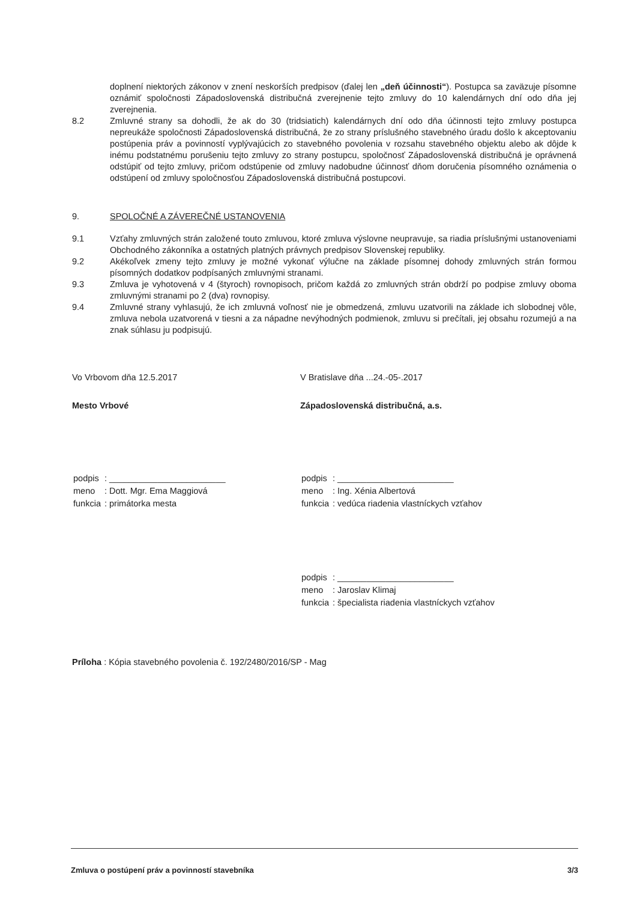doplnení niektorých zákonov v znení neskorších predpisov (ďalej len „deň účinnosti“). Postupca sa zaväzuje písomne oznámiť spoločnosti Západoslovenská distribučná zverejnenie tejto zmluvy do 10 kalendárnych dní odo dňa jej zverejnenia.
8.2 Zmluvné strany sa dohodli, že ak do 30 (tridsiatich) kalendárnych dní odo dňa účinnosti tejto zmluvy postupca nepreukáže spoločnosti Západoslovenská distribučná, že zo strany príslušného stavebného úradu došlo k akceptovaniu postúpenia práv a povinností vyplývajúcich zo stavebného povolenia v rozsahu stavebného objektu alebo ak dôjde k inému podstatnému porušeniu tejto zmluvy zo strany postupcu, spoločnosť Západoslovenská distribučná je oprávnená odstúpiť od tejto zmluvy, pričom odstúpenie od zmluvy nadobudne účinnosť dňom doručenia písomného oznámenia o odstúpení od zmluvy spoločnosťou Západoslovenská distribučná postupcovi.
9. SPOLOČNÉ A ZÁVEREČNÉ USTANOVENIA
9.1 Vzťahy zmluvných strán založené touto zmluvou, ktoré zmluva výslovne neupravuje, sa riadia príslušnými ustanoveniami Obchodného zákonníka a ostatných platných právnych predpisov Slovenskej republiky.
9.2 Akékoľvek zmeny tejto zmluvy je možné vykonať výlučne na základe písomnej dohody zmluvných strán formou písomných dodatkov podpísaných zmluvnými stranami.
9.3 Zmluva je vyhotovená v 4 (štyroch) rovnopisoch, pričom každá zo zmluvných strán obdrží po podpise zmluvy oboma zmluvnými stranami po 2 (dva) rovnopisy.
9.4 Zmluvné strany vyhlasujú, že ich zmluvná voľnosť nie je obmedzená, zmluvu uzatvorili na základe ich slobodnej vôle, zmluva nebola uzatvorená v tiesni a za nápadne nevýhodných podmienok, zmluvu si prečítali, jej obsahu rozumejú a na znak súhlasu ju podpisujú.
Vo Vrbovom dňa 12.5.2017
Mesto Vrbové
| podpis | : ________________________ |
| meno | : Dott. Mgr. Ema Maggiová |
| funkcia | : primátorka mesta |
V Bratislave dňa ...24.-05-.2017
Západoslovenská distribučná, a.s.
| podpis | : ________________________ |
| meno | : Ing. Xénia Albertová |
| funkcia | : vedúca riadenia vlastníckych vzťahov |
| podpis | : ________________________ |
| meno | : Jaroslav Klimaj |
| funkcia | : špecialista riadenia vlastníckych vzťahov |
Príloha : Kópia stavebného povolenia č. 192/2480/2016/SP - Mag
Zmluva o postúpení práv a povinností stavebníka 3/3